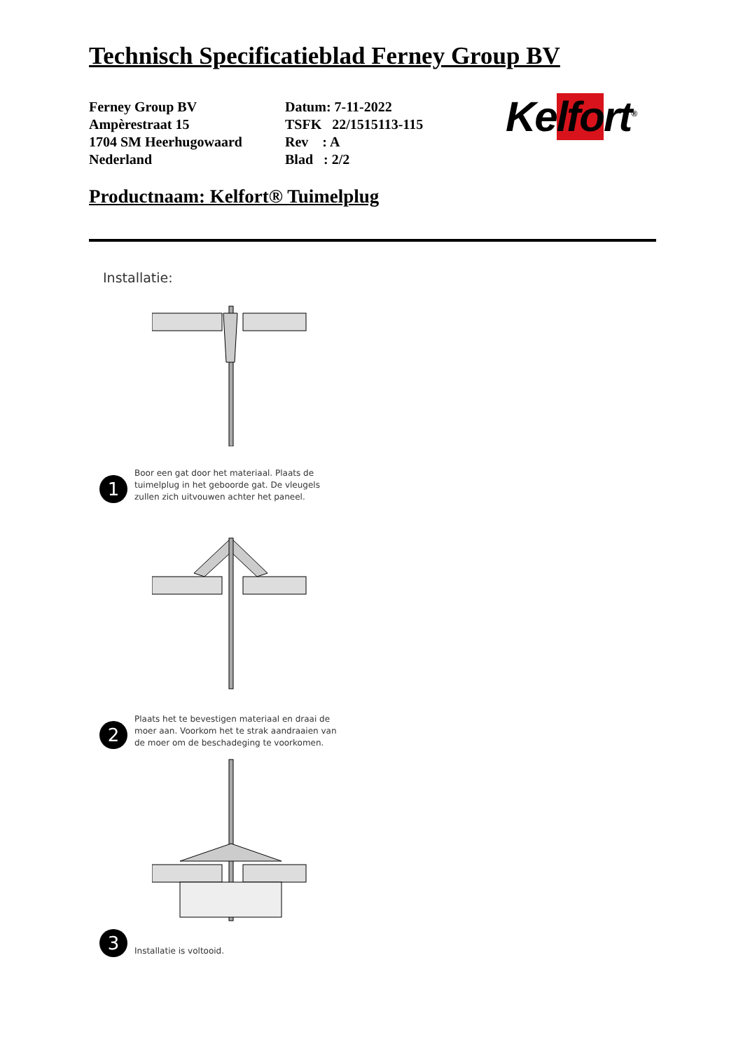Technisch Specificatieblad Ferney Group BV
Ferney Group BV
Ampèrestraat 15
1704 SM Heerhugowaard
Nederland
Datum: 7-11-2022
TSFK 22/1515113-115
Rev : A
Blad : 2/2
Kelfort<sup>®</sup>
Productnaam: Kelfort® Tuimelplug
Installatie:
1
Boor een gat door het materiaal. Plaats de
tuimelplug in het geboorde gat. De vleugels
zullen zich uitvouwen achter het paneel.
2
Plaats het te bevestigen materiaal en draai de
moer aan. Voorkom het te strak aandraaien van
de moer om de beschadeging te voorkomen.
3
Installatie is voltooid.